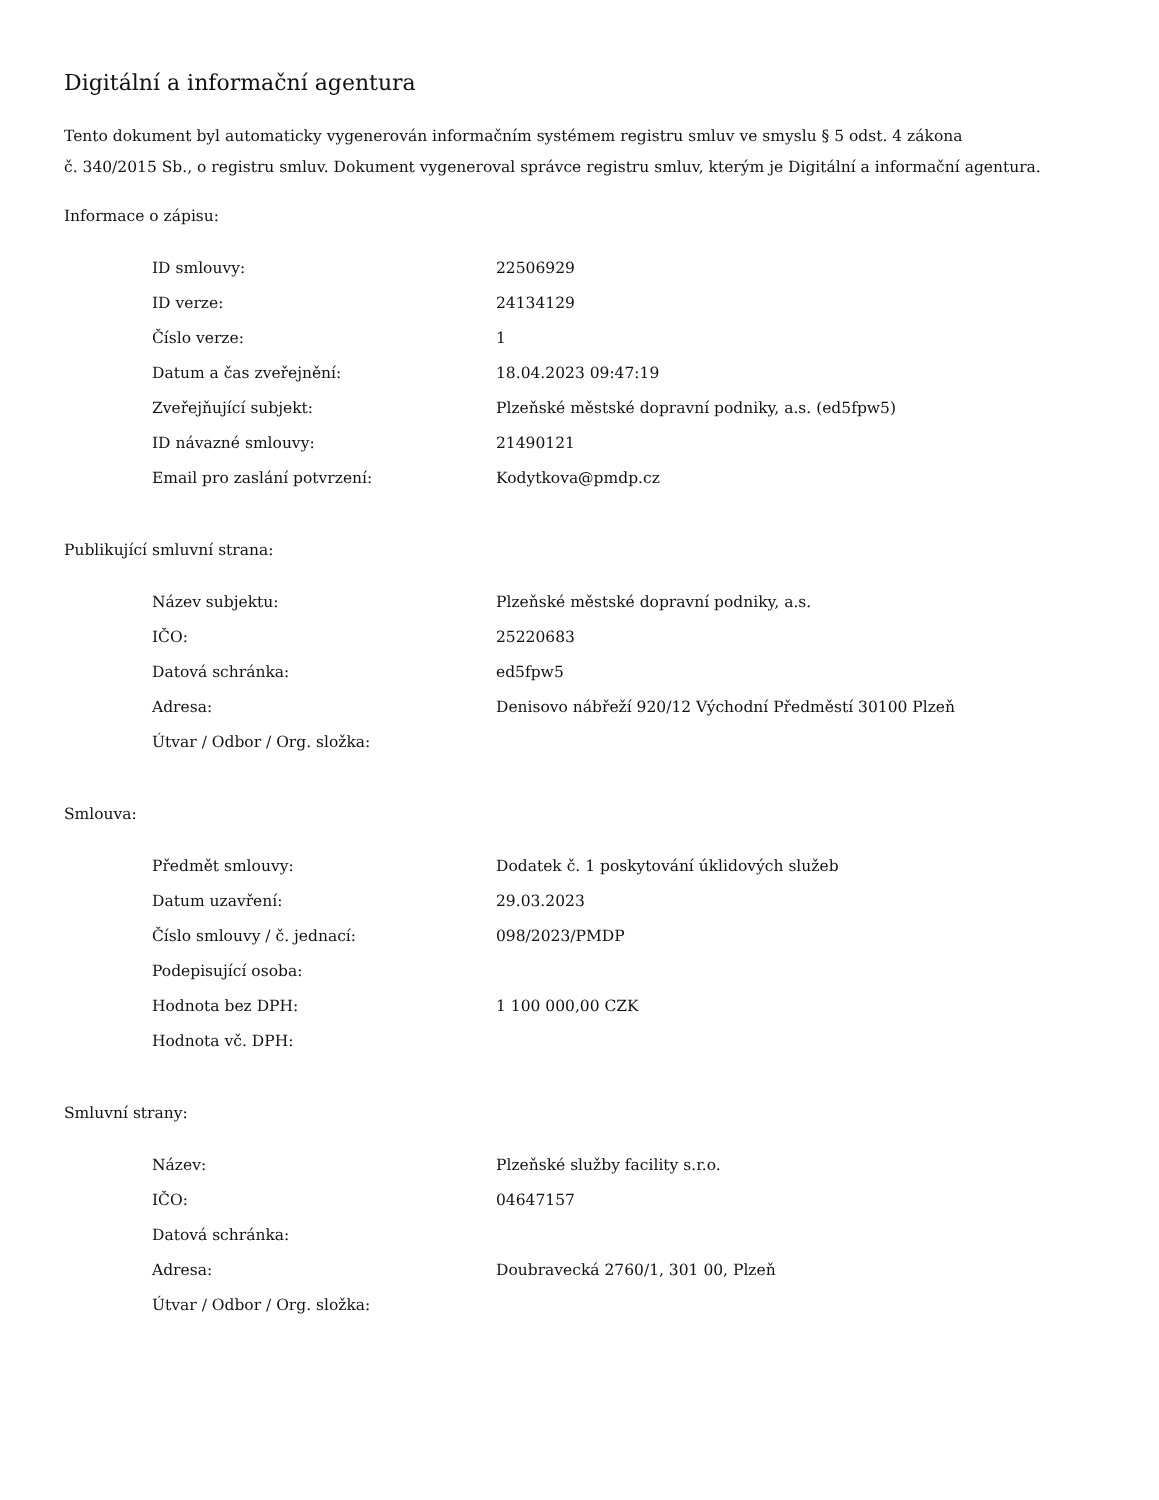Digitální a informační agentura
Tento dokument byl automaticky vygenerován informačním systémem registru smluv ve smyslu § 5 odst. 4 zákona
č. 340/2015 Sb., o registru smluv. Dokument vygeneroval správce registru smluv, kterým je Digitální a informační agentura.
Informace o zápisu:
| ID smlouvy: | 22506929 |
| ID verze: | 24134129 |
| Číslo verze: | 1 |
| Datum a čas zveřejnění: | 18.04.2023 09:47:19 |
| Zveřejňující subjekt: | Plzeňské městské dopravní podniky, a.s. (ed5fpw5) |
| ID návazné smlouvy: | 21490121 |
| Email pro zaslání potvrzení: | Kodytkova@pmdp.cz |
Publikující smluvní strana:
| Název subjektu: | Plzeňské městské dopravní podniky, a.s. |
| IČO: | 25220683 |
| Datová schránka: | ed5fpw5 |
| Adresa: | Denisovo nábřeží 920/12 Východní Předměstí 30100 Plzeň |
| Útvar / Odbor / Org. složka: | |
Smlouva:
| Předmět smlouvy: | Dodatek č. 1 poskytování úklidových služeb |
| Datum uzavření: | 29.03.2023 |
| Číslo smlouvy / č. jednací: | 098/2023/PMDP |
| Podepisující osoba: | |
| Hodnota bez DPH: | 1 100 000,00 CZK |
| Hodnota vč. DPH: | |
Smluvní strany:
| Název: | Plzeňské služby facility s.r.o. |
| IČO: | 04647157 |
| Datová schránka: | |
| Adresa: | Doubravecká 2760/1, 301 00, Plzeň |
| Útvar / Odbor / Org. složka: | |